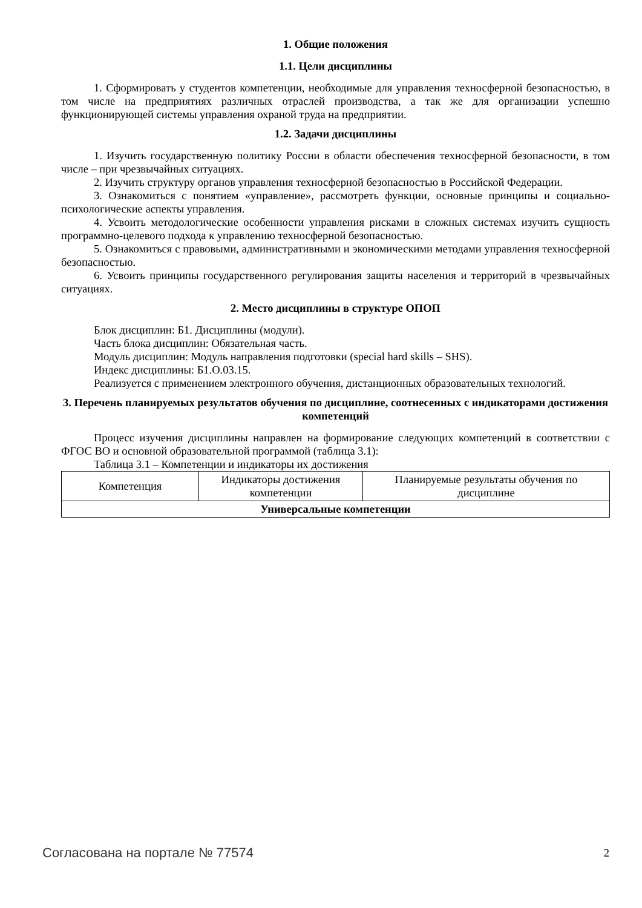1. Общие положения
1.1. Цели дисциплины
1. Сформировать у студентов компетенции, необходимые для управления техносферной безопасностью, в том числе на предприятиях различных отраслей производства, а так же для организации успешно функционирующей системы управления охраной труда на предприятии.
1.2. Задачи дисциплины
1. Изучить государственную политику России в области обеспечения техносферной безопасности, в том числе – при чрезвычайных ситуациях.
2. Изучить структуру органов управления техносферной безопасностью в Российской Федерации.
3. Ознакомиться с понятием «управление», рассмотреть функции, основные принципы и социально-психологические аспекты управления.
4. Усвоить методологические особенности управления рисками в сложных системах изучить сущность программно-целевого подхода к управлению техносферной безопасностью.
5. Ознакомиться с правовыми, административными и экономическими методами управления техносферной безопасностью.
6. Усвоить принципы государственного регулирования защиты населения и территорий в чрезвычайных ситуациях.
2. Место дисциплины в структуре ОПОП
Блок дисциплин: Б1. Дисциплины (модули).
Часть блока дисциплин: Обязательная часть.
Модуль дисциплин: Модуль направления подготовки (special hard skills – SHS).
Индекс дисциплины: Б1.О.03.15.
Реализуется с применением электронного обучения, дистанционных образовательных технологий.
3. Перечень планируемых результатов обучения по дисциплине, соотнесенных с индикаторами достижения компетенций
Процесс изучения дисциплины направлен на формирование следующих компетенций в соответствии с ФГОС ВО и основной образовательной программой (таблица 3.1):
Таблица 3.1 – Компетенции и индикаторы их достижения
| Компетенция | Индикаторы достижения компетенции | Планируемые результаты обучения по дисциплине |
| Универсальные компетенции | | |
Согласована на портале № 77574 2